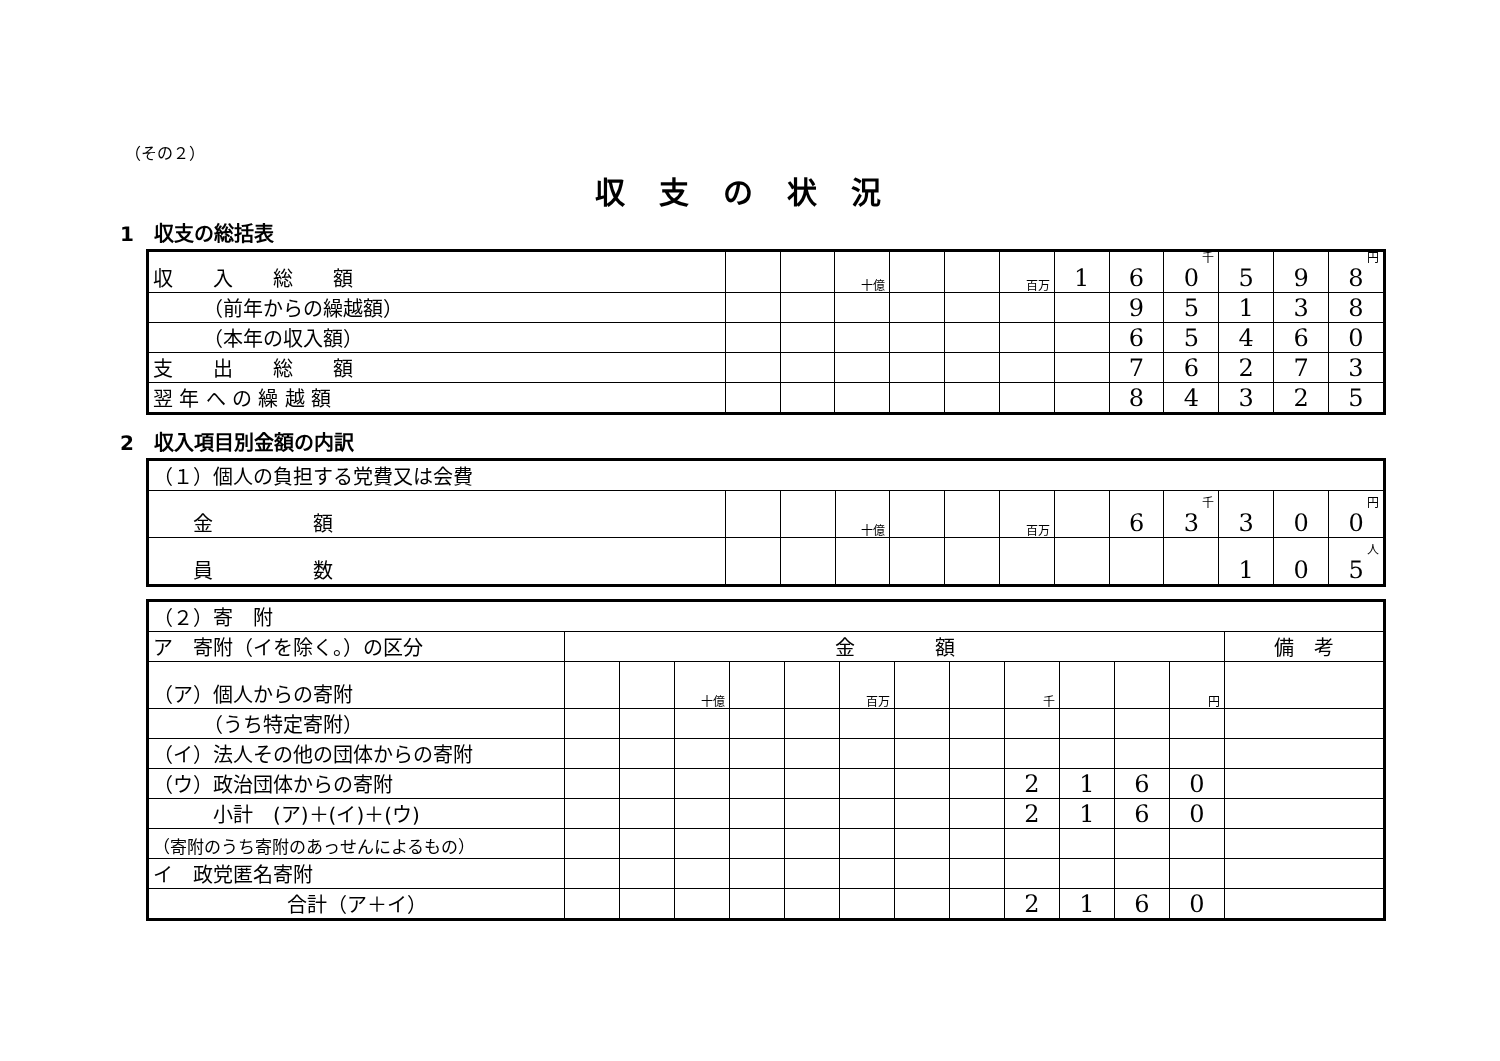（その２）
収支の状況
1　収支の総括表
| 収 入 総 額 | | | 十億 | | | 百万 | 1 | 6 | 千 0 | 5 | 9 | 円 8 |
| （前年からの繰越額） | | | | | | | | 9 | 5 | 1 | 3 | 8 |
| （本年の収入額） | | | | | | | | 6 | 5 | 4 | 6 | 0 |
| 支 出 総 額 | | | | | | | | 7 | 6 | 2 | 7 | 3 |
| 翌 年 へ の 繰 越 額 | | | | | | | | 8 | 4 | 3 | 2 | 5 |
2　収入項目別金額の内訳
| （１）個人の負担する党費又は会費 | | | | | | | | | | | | |
| 金 額 | | | 十億 | | | 百万 | | 6 | 千 3 | 3 | 0 | 円 0 |
| 員 数 | | | | | | | | | | 1 | 0 | 人 5 |
| （２）寄 附 | | | | | | | | | | | | | |
| ア 寄附（イを除く。）の区分 | 金 額 | | | | | | | | | | | | 備 考 |
| （ア）個人からの寄附 | | | 十億 | | | 百万 | | | 千 | | | 円 | |
| （うち特定寄附） | | | | | | | | | | | | | |
| （イ）法人その他の団体からの寄附 | | | | | | | | | | | | | |
| （ウ）政治団体からの寄附 | | | | | | | | | 2 | 1 | 6 | 0 | |
| 小計 (ア)＋(イ)＋(ウ) | | | | | | | | | 2 | 1 | 6 | 0 | |
| （寄附のうち寄附のあっせんによるもの） | | | | | | | | | | | | | |
| イ 政党匿名寄附 | | | | | | | | | | | | | |
| 合計（ア＋イ） | | | | | | | | | 2 | 1 | 6 | 0 | |